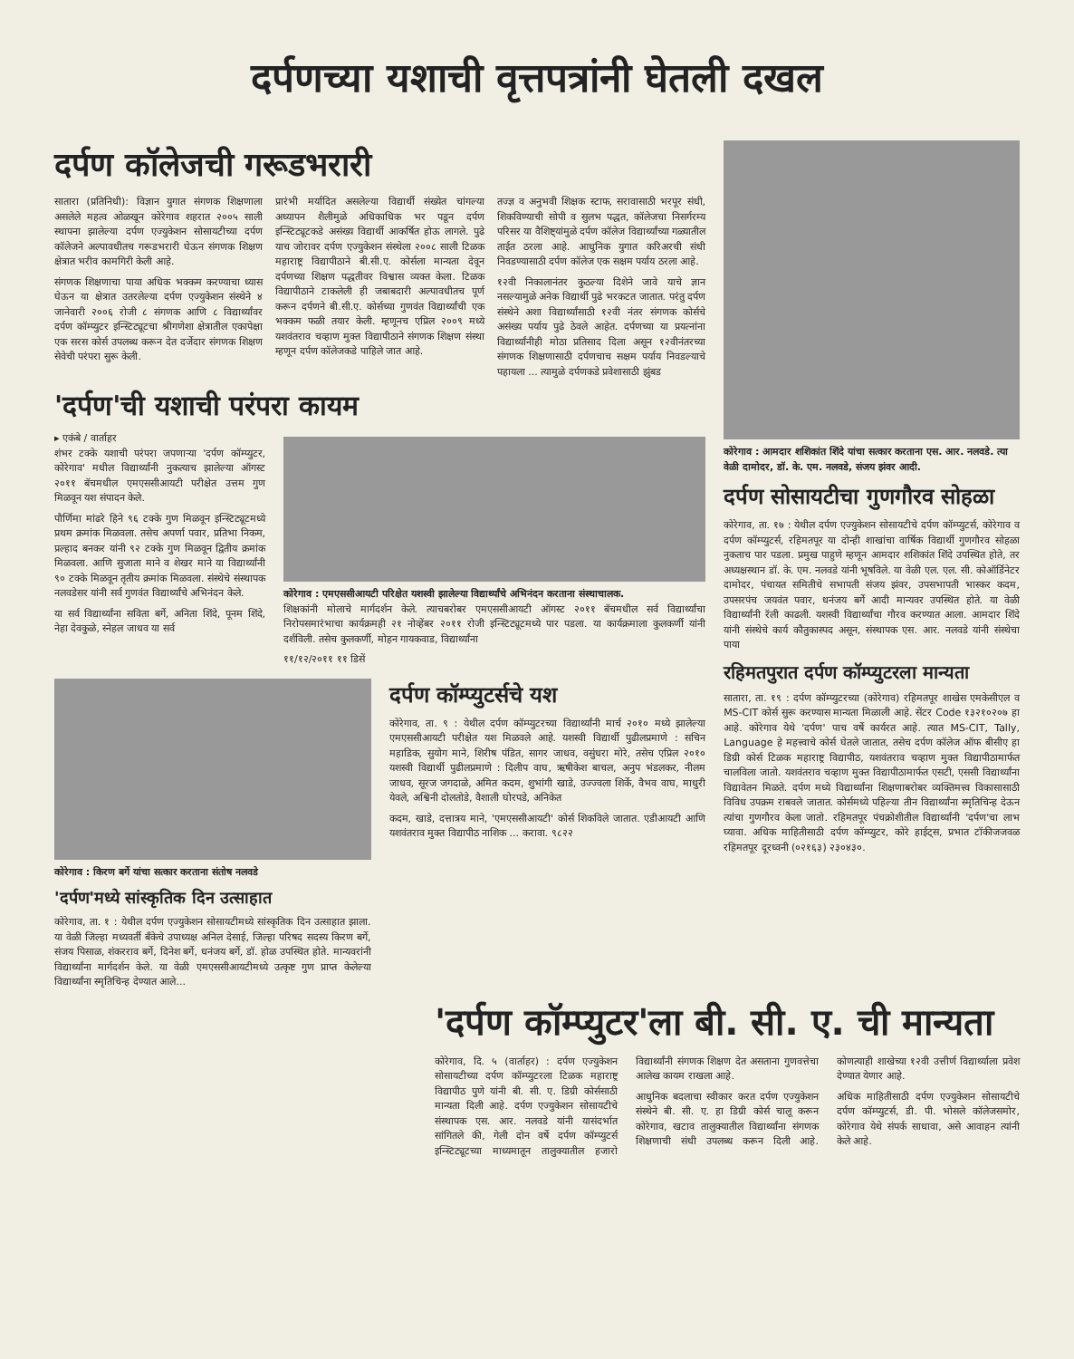दर्पणच्या यशाची वृत्तपत्रांनी घेतली दखल
दर्पण कॉलेजची गरूडभरारी
सातारा (प्रतिनिधी): विज्ञान युगात संगणक शिक्षणाला असलेले महत्व ओळखून कोरेगाव शहरात २००५ साली स्थापना झालेल्या दर्पण एज्युकेशन सोसायटीच्या दर्पण कॉलेजने अल्पावधीतच गरूडभरारी घेऊन संगणक शिक्षण क्षेत्रात भरीव कामगिरी केली आहे.
संगणक शिक्षणाचा पाया अधिक भक्कम करण्याचा ध्यास घेऊन या क्षेत्रात उतरलेल्या दर्पण एज्युकेशन संस्थेने ४ जानेवारी २००६ रोजी ८ संगणक आणि ८ विद्यार्थ्यांवर दर्पण कॉम्प्युटर इन्स्टिट्यूटचा श्रीगणेशा क्षेत्रातील एकापेक्षा एक सरस कोर्स उपलब्ध करून देत दर्जेदार संगणक शिक्षण सेवेची परंपरा सुरू केली.
प्रारंभी मर्यादित असलेल्या विद्यार्थी संख्येत चांगल्या अध्यापन शैलीमुळे अधिकाधिक भर पडून दर्पण इन्स्टिट्यूटकडे असंख्य विद्यार्थी आकर्षित होऊ लागले. पुढे याच जोरावर दर्पण एज्युकेशन संस्थेला २००८ साली टिळक महाराष्ट्र विद्यापीठाने बी.सी.ए. कोर्सला मान्यता देवून दर्पणच्या शिक्षण पद्धतीवर विश्वास व्यक्त केला. टिळक विद्यापीठाने टाकलेली ही जबाबदारी अल्पावधीतच पूर्ण करून दर्पणने बी.सी.ए. कोर्सच्या गुणवंत विद्यार्थ्यांची एक भक्कम फळी तयार केली. म्हणूनच एप्रिल २००९ मध्ये यशवंतराव चव्हाण मुक्त विद्यापीठाने संगणक शिक्षण संस्था म्हणून दर्पण कॉलेजकडे पाहिले जात आहे.
तज्ज्ञ व अनुभवी शिक्षक स्टाफ, सरावासाठी भरपूर संधी, शिकविण्याची सोपी व सुलभ पद्धत, कॉलेजचा निसर्गरम्य परिसर या वैशिष्ट्यांमुळे दर्पण कॉलेज विद्यार्थ्यांच्या गळ्यातील ताईत ठरला आहे. आधुनिक युगात करिअरची संधी निवडण्यासाठी दर्पण कॉलेज एक सक्षम पर्याय ठरला आहे.
१२वी निकालानंतर कुठल्या दिशेने जावे याचे ज्ञान नसल्यामुळे अनेक विद्यार्थी पुढे भरकटत जातात. परंतु दर्पण संस्थेने अशा विद्यार्थ्यांसाठी १२वी नंतर संगणक कोर्सचे असंख्य पर्याय पुढे ठेवले आहेत. दर्पणच्या या प्रयत्नांना विद्यार्थ्यांनीही मोठा प्रतिसाद दिला असून १२वीनंतरच्या संगणक शिक्षणासाठी दर्पणचाच सक्षम पर्याय निवडल्याचे पहायला ... त्यामुळे दर्पणकडे प्रवेशासाठी झुंबड
'दर्पण'ची यशाची परंपरा कायम
▸ एकंबे / वार्ताहर
शंभर टक्के यशाची परंपरा जपणाऱ्या 'दर्पण कॉम्प्युटर, कोरेगाव' मधील विद्यार्थ्यांनी नुकत्याच झालेल्या ऑगस्ट २०११ बॅचमधील एमएससीआयटी परीक्षेत उत्तम गुण मिळवून यश संपादन केले.
पौर्णिमा मांढरे हिने ९६ टक्के गुण मिळवून इन्स्टिट्यूटमध्ये प्रथम क्रमांक मिळवला. तसेच अपर्णा पवार, प्रतिभा निकम, प्रल्हाद बनकर यांनी ९२ टक्के गुण मिळवून द्वितीय क्रमांक मिळवला. आणि सुजाता माने व शेखर माने या विद्यार्थ्यांनी ९० टक्के मिळवून तृतीय क्रमांक मिळवला. संस्थेचे संस्थापक नलवडेसर यांनी सर्व गुणवंत विद्यार्थ्यांचे अभिनंदन केले.
या सर्व विद्यार्थ्यांना सविता बर्गे, अनिता शिंदे, पूनम शिंदे, नेहा देवकुळे, स्नेहल जाधव या सर्व
कोरेगाव : एमएससीआयटी परिक्षेत यशस्वी झालेल्या विद्यार्थ्यांचे अभिनंदन करताना संस्थाचालक.
शिक्षकांनी मोलाचे मार्गदर्शन केले. त्याचबरोबर एमएससीआयटी ऑगस्ट २०११ बॅचमधील सर्व विद्यार्थ्यांचा निरोपसमारंभाचा कार्यक्रमही २१ नोव्हेंबर २०११ रोजी इन्स्टिट्यूटमध्ये पार पडला. या कार्यक्रमाला कुलकर्णी यांनी दर्शविली. तसेच कुलकर्णी, मोहन गायकवाड, विद्यार्थ्यांना
११/१२/२०११ ११ डिसें
कोरेगाव : किरण बर्गे यांचा सत्कार करताना संतोष नलवडे
'दर्पण'मध्ये सांस्कृतिक दिन उत्साहात
कोरेगाव, ता. १ : येथील दर्पण एज्युकेशन सोसायटीमध्ये सांस्कृतिक दिन उत्साहात झाला. या वेळी जिल्हा मध्यवर्ती बँकेचे उपाध्यक्ष अनिल देसाई, जिल्हा परिषद सदस्य किरण बर्गे, संजय पिसाळ, शंकरराव बर्गे, दिनेश बर्गे, धनंजय बर्गे, डॉ. होळ उपस्थित होते. मान्यवरांनी विद्यार्थ्यांना मार्गदर्शन केले. या वेळी एमएससीआयटीमध्ये उत्कृष्ट गुण प्राप्त केलेल्या विद्यार्थ्यांना स्मृतिचिन्ह देण्यात आले...
दर्पण कॉम्प्युटर्सचे यश
कोरेगाव, ता. ९ : येथील दर्पण कॉम्प्युटरच्या विद्यार्थ्यांनी मार्च २०१० मध्ये झालेल्या एमएससीआयटी परीक्षेत यश मिळवले आहे. यशस्वी विद्यार्थी पुढीलप्रमाणे : सचिन महाडिक, सुयोग माने, शिरीष पंडित, सागर जाधव, वसुंधरा मोरे, तसेच एप्रिल २०१० यशस्वी विद्यार्थी पुढीलप्रमाणे : दिलीप वाघ, ऋषीकेश बाचल, अनुप भंडलकर, नीलम जाधव, सूरज जगदाळे, अमित कदम, शुभांगी खाडे, उज्ज्वला शिर्के, वैभव वाघ, माधुरी येवले, अश्विनी दोलतोडे, वैशाली घोरपडे, अनिकेत
कदम, खाडे, दत्तात्रय माने, 'एमएससीआयटी' कोर्स शिकविले जातात. एडीआयटी आणि यशवंतराव मुक्त विद्यापीठ नाशिक ... करावा. ९८२२
कोरेगाव : आमदार शशिकांत शिंदे यांचा सत्कार करताना एस. आर. नलवडे. त्या वेळी दामोदर, डॉ. के. एम. नलवडे, संजय झंवर आदी.
दर्पण सोसायटीचा गुणगौरव सोहळा
कोरेगाव, ता. १७ : येथील दर्पण एज्युकेशन सोसायटीचे दर्पण कॉम्प्युटर्स, कोरेगाव व दर्पण कॉम्प्युटर्स, रहिमतपूर या दोन्ही शाखांचा वार्षिक विद्यार्थी गुणगौरव सोहळा नुकताच पार पडला. प्रमुख पाहुणे म्हणून आमदार शशिकांत शिंदे उपस्थित होते, तर अध्यक्षस्थान डॉ. के. एम. नलवडे यांनी भूषविले. या वेळी एल. एल. सी. कोऑर्डिनेटर दामोदर, पंचायत समितीचे सभापती संजय झंवर, उपसभापती भास्कर कदम, उपसरपंच जयवंत पवार, धनंजय बर्गे आदी मान्यवर उपस्थित होते. या वेळी विद्यार्थ्यांनी रॅली काढली. यशस्वी विद्यार्थ्यांचा गौरव करण्यात आला. आमदार शिंदे यांनी संस्थेचे कार्य कौतुकास्पद असून, संस्थापक एस. आर. नलवडे यांनी संस्थेचा पाया
रहिमतपुरात दर्पण कॉम्प्युटरला मान्यता
सातारा, ता. १९ : दर्पण कॉम्प्युटरच्या (कोरेगाव) रहिमतपूर शाखेस एमकेसीएल व MS-CIT कोर्स सुरू करण्यास मान्यता मिळाली आहे. सेंटर Code १३२१०२०७ हा आहे. कोरेगाव येथे 'दर्पण' पाच वर्षे कार्यरत आहे. त्यात MS-CIT, Tally, Language हे महत्त्वाचे कोर्स घेतले जातात, तसेच दर्पण कॉलेज ऑफ बीसीए हा डिग्री कोर्स टिळक महाराष्ट्र विद्यापीठ, यशवंतराव चव्हाण मुक्त विद्यापीठामार्फत चालविला जातो. यशवंतराव चव्हाण मुक्त विद्यापीठामार्फत एसटी, एससी विद्यार्थ्यांना विद्यावेतन मिळते. दर्पण मध्ये विद्यार्थ्यांना शिक्षणाबरोबर व्यक्तिमत्त्व विकासासाठी विविध उपक्रम राबवले जातात. कोर्समध्ये पहिल्या तीन विद्यार्थ्यांना स्मृतिचिन्ह देऊन त्यांचा गुणगौरव केला जातो. रहिमतपूर पंचक्रोशीतील विद्यार्थ्यांनी 'दर्पण'चा लाभ घ्यावा. अधिक माहितीसाठी दर्पण कॉम्प्युटर, कोरे हाईट्स, प्रभात टॉकीजजवळ रहिमतपूर दूरध्वनी (०२१६३) २३०४३०.
'दर्पण कॉम्प्युटर'ला बी. सी. ए. ची मान्यता
कोरेगाव, दि. ५ (वार्ताहर) : दर्पण एज्युकेशन सोसायटीच्या दर्पण कॉम्प्युटरला टिळक महाराष्ट्र विद्यापीठ पुणे यांनी बी. सी. ए. डिग्री कोर्ससाठी मान्यता दिली आहे. दर्पण एज्युकेशन सोसायटीचे संस्थापक एस. आर. नलवडे यांनी यासंदर्भात सांगितले की, गेली दोन वर्षे दर्पण कॉम्प्युटर्स इन्स्टिट्यूटच्या माध्यमातून तालुक्यातील हजारो विद्यार्थ्यांनी संगणक शिक्षण देत असताना गुणवत्तेचा आलेख कायम राखला आहे.
आधुनिक बदलाचा स्वीकार करत दर्पण एज्युकेशन संस्थेने बी. सी. ए. हा डिग्री कोर्स चालू करून कोरेगाव, खटाव तालुक्यातील विद्यार्थ्यांना संगणक शिक्षणाची संधी उपलब्ध करून दिली आहे. कोणत्याही शाखेच्या १२वी उत्तीर्ण विद्यार्थ्याला प्रवेश देण्यात येणार आहे.
अधिक माहितीसाठी दर्पण एज्युकेशन सोसायटीचे दर्पण कॉम्प्युटर्स, डी. पी. भोसले कॉलेजसमोर, कोरेगाव येथे संपर्क साधावा, असे आवाहन त्यांनी केले आहे.